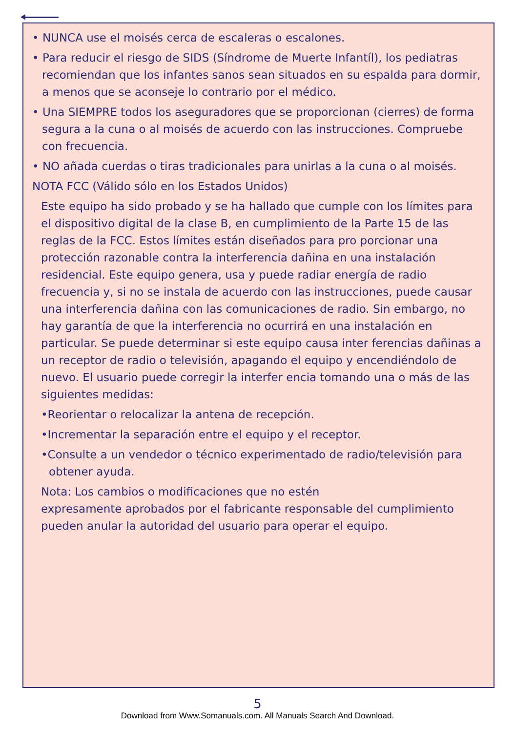• NUNCA use el moisés cerca de escaleras o escalones.
• Para reducir el riesgo de SIDS (Síndrome de Muerte Infantíl), los pediatras recomiendan que los infantes sanos sean situados en su espalda para dormir, a menos que se aconseje lo contrario por el médico.
• Una SIEMPRE todos los aseguradores que se proporcionan (cierres) de forma segura a la cuna o al moisés de acuerdo con las instrucciones. Compruebe con frecuencia.
• NO añada cuerdas o tiras tradicionales para unirlas a la cuna o al moisés.
NOTA FCC (Válido sólo en los Estados Unidos)
Este equipo ha sido probado y se ha hallado que cumple con los límites para el dispositivo digital de la clase B, en cumplimiento de la Parte 15 de las reglas de la FCC. Estos límites están diseñados para pro porcionar una protección razonable contra la interferencia dañina en una instalación residencial. Este equipo genera, usa y puede radiar energía de radio frecuencia y, si no se instala de acuerdo con las instrucciones, puede causar una interferencia dañina con las comunicaciones de radio. Sin embargo, no hay garantía de que la interferencia no ocurrirá en una instalación en particular. Se puede determinar si este equipo causa inter ferencias dañinas a un receptor de radio o televisión, apagando el equipo y encendiéndolo de nuevo. El usuario puede corregir la interfer encia tomando una o más de las siguientes medidas:
•Reorientar o relocalizar la antena de recepción.
•Incrementar la separación entre el equipo y el receptor.
•Consulte a un vendedor o técnico experimentado de radio/televisión para obtener ayuda.
Nota: Los cambios o modificaciones que no estén
expresamente aprobados por el fabricante responsable del cumplimiento pueden anular la autoridad del usuario para operar el equipo.
5
Download from Www.Somanuals.com. All Manuals Search And Download.